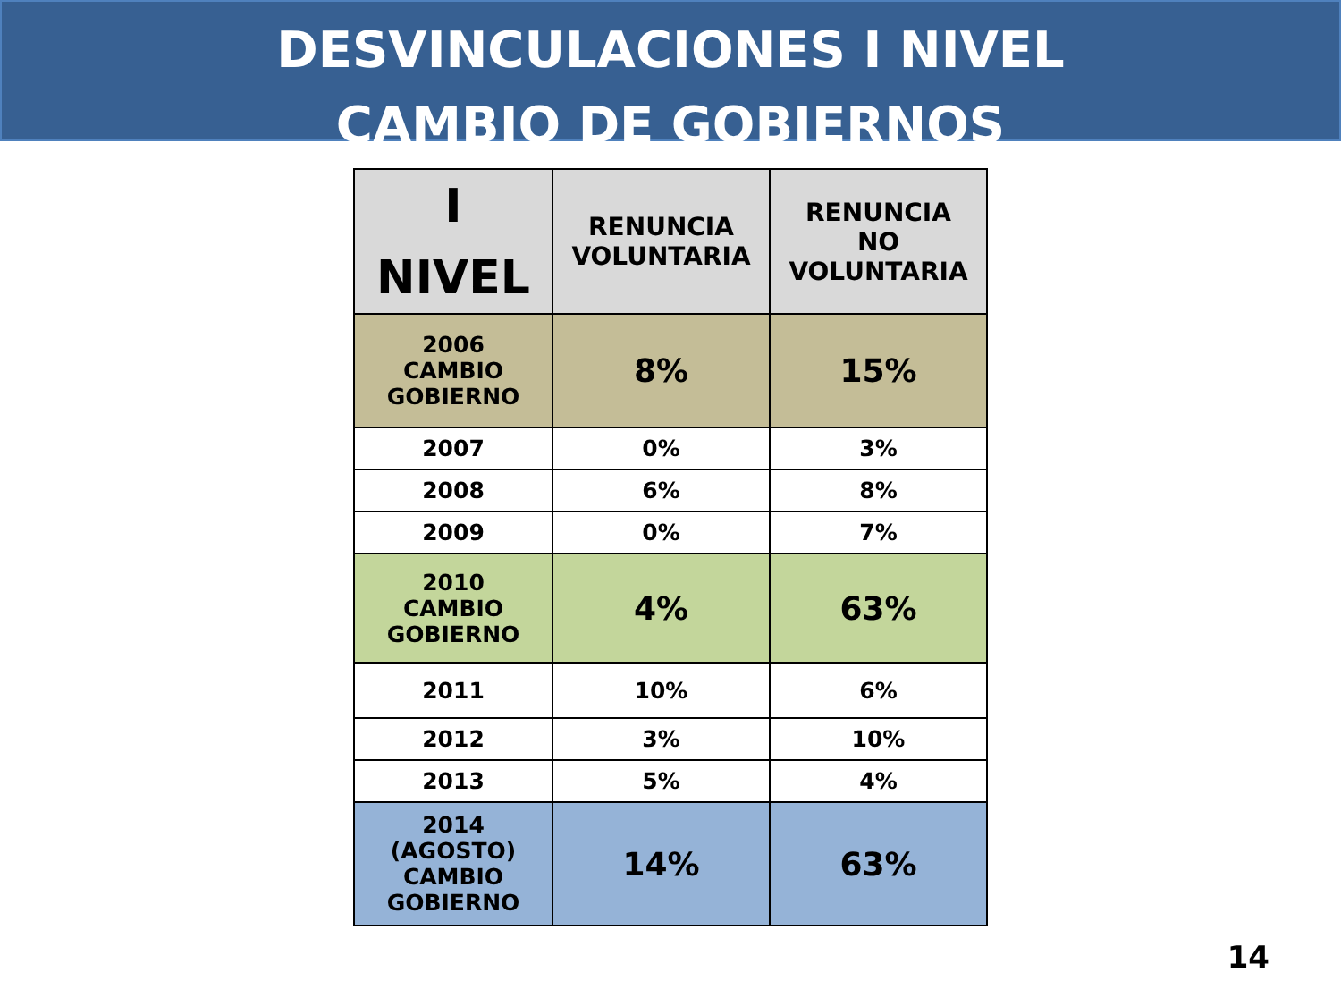DESVINCULACIONES I NIVEL
CAMBIO DE GOBIERNOS
| I NIVEL | RENUNCIA VOLUNTARIA | RENUNCIA NO VOLUNTARIA |
| --- | --- | --- |
| 2006 CAMBIO GOBIERNO | 8% | 15% |
| 2007 | 0% | 3% |
| 2008 | 6% | 8% |
| 2009 | 0% | 7% |
| 2010 CAMBIO GOBIERNO | 4% | 63% |
| 2011 | 10% | 6% |
| 2012 | 3% | 10% |
| 2013 | 5% | 4% |
| 2014 (AGOSTO) CAMBIO GOBIERNO | 14% | 63% |
14